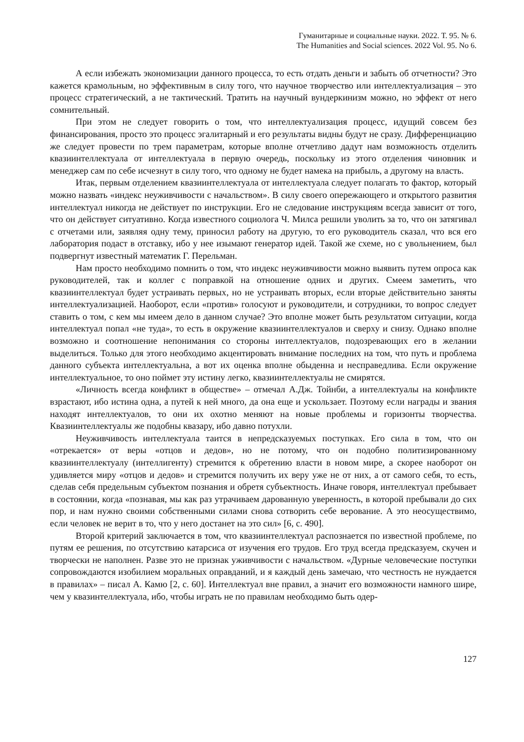Гуманитарные и социальные науки. 2022. Т. 95. № 6.
The Humanities and Social sciences. 2022 Vol. 95. No 6.
А если избежать экономизации данного процесса, то есть отдать деньги и забыть об отчетности? Это кажется крамольным, но эффективным в силу того, что научное творчество или интеллектуализация – это процесс стратегический, а не тактический. Тратить на научный вундеркинизм можно, но эффект от него сомнительный.
При этом не следует говорить о том, что интеллектуализация процесс, идущий совсем без финансирования, просто это процесс эгалитарный и его результаты видны будут не сразу. Дифференциацию же следует провести по трем параметрам, которые вполне отчетливо дадут нам возможность отделить квазиинтеллектуала от интеллектуала в первую очередь, поскольку из этого отделения чиновник и менеджер сам по себе исчезнут в силу того, что одному не будет намека на прибыль, а другому на власть.
Итак, первым отделением квазиинтеллектуала от интеллектуала следует полагать то фактор, который можно назвать «индекс неуживчивости с начальством». В силу своего опережающего и открытого развития интеллектуал никогда не действует по инструкции. Его не следование инструкциям всегда зависит от того, что он действует ситуативно. Когда известного социолога Ч. Милса решили уволить за то, что он затягивал с отчетами или, заявляя одну тему, приносил работу на другую, то его руководитель сказал, что вся его лаборатория подаст в отставку, ибо у нее изымают генератор идей. Такой же схеме, но с увольнением, был подвергнут известный математик Г. Перельман.
Нам просто необходимо помнить о том, что индекс неуживчивости можно выявить путем опроса как руководителей, так и коллег с поправкой на отношение одних и других. Смеем заметить, что квазиинтеллектуал будет устраивать первых, но не устраивать вторых, если вторые действительно заняты интеллектуализацией. Наоборот, если «против» голосуют и руководители, и сотрудники, то вопрос следует ставить о том, с кем мы имеем дело в данном случае? Это вполне может быть результатом ситуации, когда интеллектуал попал «не туда», то есть в окружение квазиинтеллектуалов и сверху и снизу. Однако вполне возможно и соотношение непонимания со стороны интеллектуалов, подозревающих его в желании выделиться. Только для этого необходимо акцентировать внимание последних на том, что путь и проблема данного субъекта интеллектуальна, а вот их оценка вполне обыденна и несправедлива. Если окружение интеллектуальное, то оно поймет эту истину легко, квазиинтеллектуалы не смирятся.
«Личность всегда конфликт в обществе» – отмечал А.Дж. Тойнби, а интеллектуалы на конфликте взрастают, ибо истина одна, а путей к ней много, да она еще и ускользает. Поэтому если награды и звания находят интеллектуалов, то они их охотно меняют на новые проблемы и горизонты творчества. Квазиинтеллектуалы же подобны квазару, ибо давно потухли.
Неуживчивость интеллектуала таится в непредсказуемых поступках. Его сила в том, что он «отрекается» от веры «отцов и дедов», но не потому, что он подобно политизированному квазиинтеллектуалу (интеллигенту) стремится к обретению власти в новом мире, а скорее наоборот он удивляется миру «отцов и дедов» и стремится получить их веру уже не от них, а от самого себя, то есть, сделав себя предельным субъектом познания и обретя субъектность. Иначе говоря, интеллектуал пребывает в состоянии, когда «познавая, мы как раз утрачиваем дарованную уверенность, в которой пребывали до сих пор, и нам нужно своими собственными силами снова сотворить себе верование. А это неосуществимо, если человек не верит в то, что у него достанет на это сил» [6, с. 490].
Второй критерий заключается в том, что квазиинтеллектуал распознается по известной проблеме, по путям ее решения, по отсутствию катарсиса от изучения его трудов. Его труд всегда предсказуем, скучен и творчески не наполнен. Разве это не признак уживчивости с начальством. «Дурные человеческие поступки сопровождаются изобилием моральных оправданий, и я каждый день замечаю, что честность не нуждается в правилах» – писал А. Камю [2, с. 60]. Интеллектуал вне правил, а значит его возможности намного шире, чем у квазинтеллектуала, ибо, чтобы играть не по правилам необходимо быть одер-
127